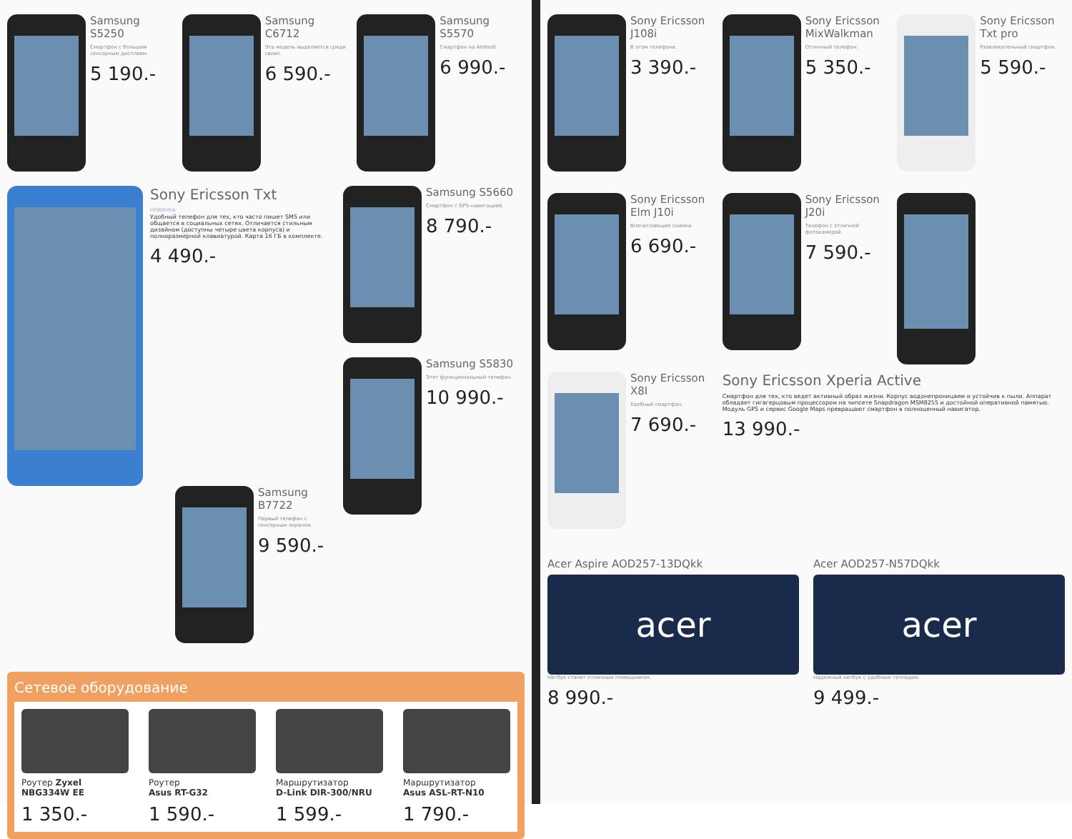Samsung S5250
Смартфон с большим сенсорным дисплеем.
5 190.-
Samsung C6712
Эта модель выделяется среди своих.
6 590.-
Samsung S5570
Смартфон на Android.
6 990.-
Sony Ericsson Txt
НОВИНКА
Удобный телефон для тех, кто часто пишет SMS или общается в социальных сетях. Отличается стильным дизайном (доступны четыре цвета корпуса) и полноразмерной клавиатурой. Карта 16 ГБ в комплекте.
4 490.-
Samsung B7722
Первый телефон с сенсорным экраном.
9 590.-
Samsung S5660
Смартфон с GPS-навигацией.
8 790.-
Samsung S5830
Этот функциональный телефон.
10 990.-
Сетевое оборудование
Роутер Zyxel NBG334W EE
1 350.-
Роутер
Asus RT-G32
1 590.-
Маршрутизатор
D-Link DIR-300/NRU
1 599.-
Маршрутизатор
Asus ASL-RT-N10
1 790.-
Sony Ericsson J108i
В этом телефоне.
3 390.-
Sony Ericsson MixWalkman
Отличный телефон.
5 350.-
Sony Ericsson Txt pro
Развлекательный смартфон.
5 590.-
Sony Ericsson Elm J10i
Впечатляющие снимки.
6 690.-
Sony Ericsson J20i
Телефон с отличной фотокамерой.
7 590.-
Sony Ericsson X8I
Удобный смартфон.
7 690.-
Sony Ericsson Xperia Active
Смартфон для тех, кто ведет активный образ жизни. Корпус водонепроницаем и устойчив к пыли. Аппарат обладает гигагерцовым процессором на чипсете Snapdragon MSM8255 и достойной оперативной памятью. Модуль GPS и сервис Google Maps превращают смартфон в полноценный навигатор.
13 990.-
Acer Aspire AOD257-13DQkk
acer
Нетбук станет отличным помощником.
8 990.-
Acer AOD257-N57DQkk
acer
Надежный нетбук с удобным тачпадом.
9 499.-